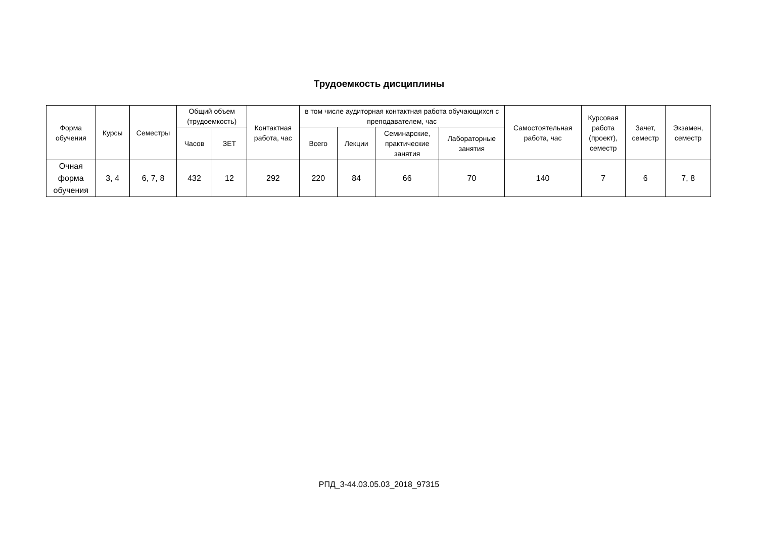Трудоемкость дисциплины
| Форма обучения | Курсы | Семестры | Общий объем (трудоемкость) | | Контактная работа, час | в том числе аудиторная контактная работа обучающихся с преподавателем, час | | | | Самостоятельная работа, час | Курсовая работа (проект), семестр | Зачет, семестр | Экзамен, семестр |
| --- | --- | --- | --- | --- | --- | --- | --- | --- | --- | --- | --- | --- | --- |
| | | | Часов | ЗЕТ | | Всего | Лекции | Семинарские, практические занятия | Лабораторные занятия | | | | |
| Очная форма обучения | 3, 4 | 6, 7, 8 | 432 | 12 | 292 | 220 | 84 | 66 | 70 | 140 | 7 | 6 | 7, 8 |
РПД_3-44.03.05.03_2018_97315